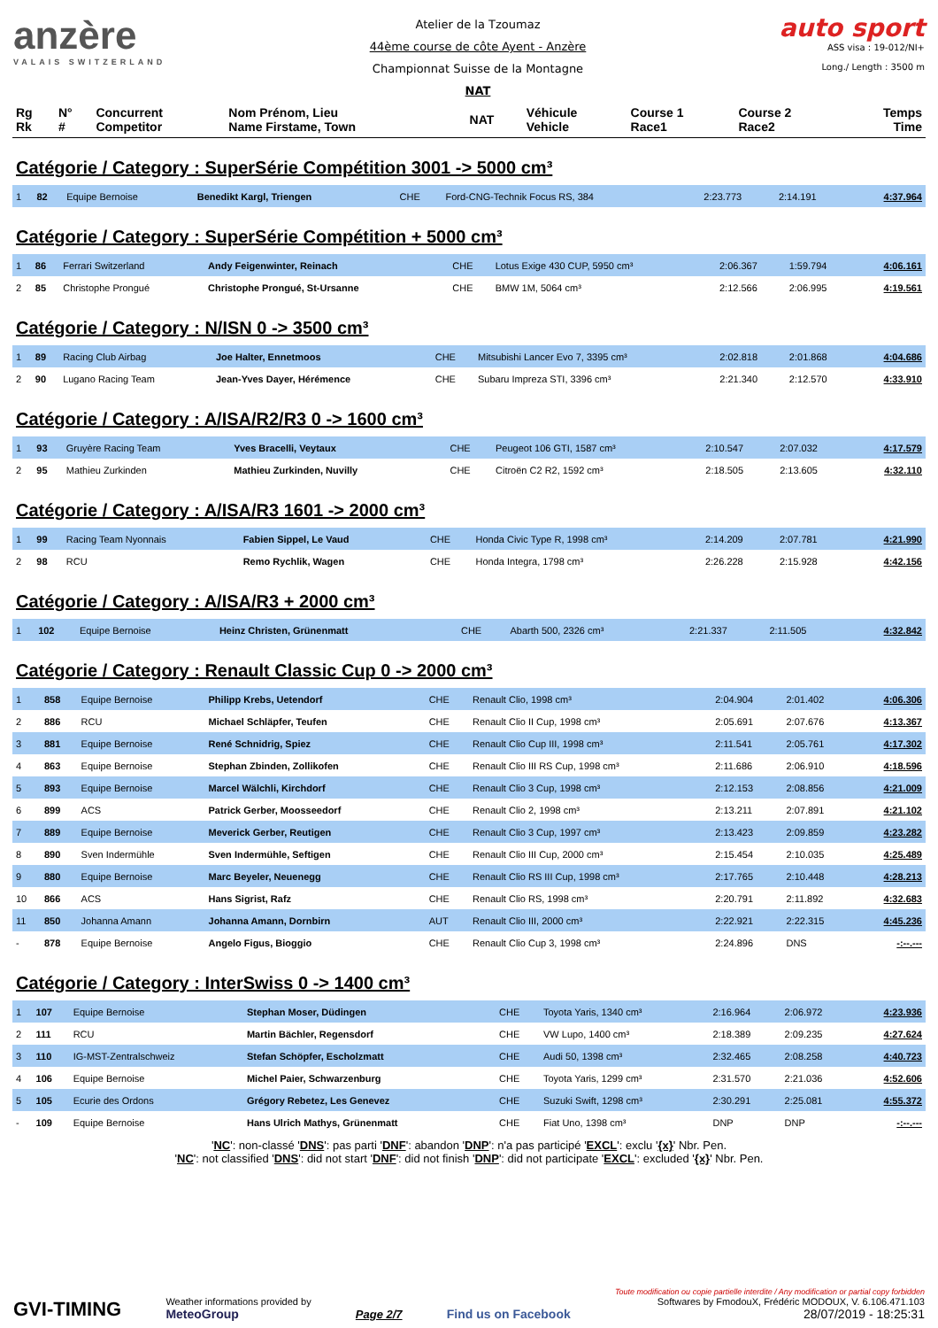anzère
VALAIS SWITZERLAND
Atelier de la Tzoumaz
44ème course de côte Ayent - Anzère
Championnat Suisse de la Montagne
NAT
auto sport
ASS visa : 19-012/NI+
Long./ Length : 3500 m
| Rg Rk | N° # | Concurrent Competitor | Nom Prénom, Lieu Name Firstame, Town | NAT | Véhicule Vehicle | Course 1 Race1 | Course 2 Race2 | Temps Time |
| --- | --- | --- | --- | --- | --- | --- | --- | --- |
Catégorie / Category : SuperSérie Compétition 3001 -> 5000 cm³
| 1 | 82 | Equipe Bernoise | Benedikt Kargl, Triengen | CHE | Ford-CNG-Technik Focus RS, 384 | 2:23.773 | 2:14.191 | 4:37.964 |
Catégorie / Category : SuperSérie Compétition + 5000 cm³
| 1 | 86 | Ferrari Switzerland | Andy Feigenwinter, Reinach | CHE | Lotus Exige 430 CUP, 5950 cm³ | 2:06.367 | 1:59.794 | 4:06.161 |
| 2 | 85 | Christophe Prongué | Christophe Prongué, St-Ursanne | CHE | BMW 1M, 5064 cm³ | 2:12.566 | 2:06.995 | 4:19.561 |
Catégorie / Category : N/ISN 0 -> 3500 cm³
| 1 | 89 | Racing Club Airbag | Joe Halter, Ennetmoos | CHE | Mitsubishi Lancer Evo 7, 3395 cm³ | 2:02.818 | 2:01.868 | 4:04.686 |
| 2 | 90 | Lugano Racing Team | Jean-Yves Dayer, Hérémence | CHE | Subaru Impreza STI, 3396 cm³ | 2:21.340 | 2:12.570 | 4:33.910 |
Catégorie / Category : A/ISA/R2/R3 0 -> 1600 cm³
| 1 | 93 | Gruyère Racing Team | Yves Bracelli, Veytaux | CHE | Peugeot 106 GTI, 1587 cm³ | 2:10.547 | 2:07.032 | 4:17.579 |
| 2 | 95 | Mathieu Zurkinden | Mathieu Zurkinden, Nuvilly | CHE | Citroën C2 R2, 1592 cm³ | 2:18.505 | 2:13.605 | 4:32.110 |
Catégorie / Category : A/ISA/R3 1601 -> 2000 cm³
| 1 | 99 | Racing Team Nyonnais | Fabien Sippel, Le Vaud | CHE | Honda Civic Type R, 1998 cm³ | 2:14.209 | 2:07.781 | 4:21.990 |
| 2 | 98 | RCU | Remo Rychlik, Wagen | CHE | Honda Integra, 1798 cm³ | 2:26.228 | 2:15.928 | 4:42.156 |
Catégorie / Category : A/ISA/R3 + 2000 cm³
| 1 | 102 | Equipe Bernoise | Heinz Christen, Grünenmatt | CHE | Abarth 500, 2326 cm³ | 2:21.337 | 2:11.505 | 4:32.842 |
Catégorie / Category : Renault Classic Cup 0 -> 2000 cm³
| 1 | 858 | Equipe Bernoise | Philipp Krebs, Uetendorf | CHE | Renault Clio, 1998 cm³ | 2:04.904 | 2:01.402 | 4:06.306 |
| 2 | 886 | RCU | Michael Schläpfer, Teufen | CHE | Renault Clio II Cup, 1998 cm³ | 2:05.691 | 2:07.676 | 4:13.367 |
| 3 | 881 | Equipe Bernoise | René Schnidrig, Spiez | CHE | Renault Clio Cup III, 1998 cm³ | 2:11.541 | 2:05.761 | 4:17.302 |
| 4 | 863 | Equipe Bernoise | Stephan Zbinden, Zollikofen | CHE | Renault Clio III RS Cup, 1998 cm³ | 2:11.686 | 2:06.910 | 4:18.596 |
| 5 | 893 | Equipe Bernoise | Marcel Wälchli, Kirchdorf | CHE | Renault Clio 3 Cup, 1998 cm³ | 2:12.153 | 2:08.856 | 4:21.009 |
| 6 | 899 | ACS | Patrick Gerber, Moosseedorf | CHE | Renault Clio 2, 1998 cm³ | 2:13.211 | 2:07.891 | 4:21.102 |
| 7 | 889 | Equipe Bernoise | Meverick Gerber, Reutigen | CHE | Renault Clio 3 Cup, 1997 cm³ | 2:13.423 | 2:09.859 | 4:23.282 |
| 8 | 890 | Sven Indermühle | Sven Indermühle, Seftigen | CHE | Renault Clio III Cup, 2000 cm³ | 2:15.454 | 2:10.035 | 4:25.489 |
| 9 | 880 | Equipe Bernoise | Marc Beyeler, Neuenegg | CHE | Renault Clio RS III Cup, 1998 cm³ | 2:17.765 | 2:10.448 | 4:28.213 |
| 10 | 866 | ACS | Hans Sigrist, Rafz | CHE | Renault Clio RS, 1998 cm³ | 2:20.791 | 2:11.892 | 4:32.683 |
| 11 | 850 | Johanna Amann | Johanna Amann, Dornbirn | AUT | Renault Clio III, 2000 cm³ | 2:22.921 | 2:22.315 | 4:45.236 |
| - | 878 | Equipe Bernoise | Angelo Figus, Bioggio | CHE | Renault Clio Cup 3, 1998 cm³ | 2:24.896 | DNS | -:--.--- |
Catégorie / Category : InterSwiss 0 -> 1400 cm³
| 1 | 107 | Equipe Bernoise | Stephan Moser, Düdingen | CHE | Toyota Yaris, 1340 cm³ | 2:16.964 | 2:06.972 | 4:23.936 |
| 2 | 111 | RCU | Martin Bächler, Regensdorf | CHE | VW Lupo, 1400 cm³ | 2:18.389 | 2:09.235 | 4:27.624 |
| 3 | 110 | IG-MST-Zentralschweiz | Stefan Schöpfer, Escholzmatt | CHE | Audi 50, 1398 cm³ | 2:32.465 | 2:08.258 | 4:40.723 |
| 4 | 106 | Equipe Bernoise | Michel Paier, Schwarzenburg | CHE | Toyota Yaris, 1299 cm³ | 2:31.570 | 2:21.036 | 4:52.606 |
| 5 | 105 | Ecurie des Ordons | Grégory Rebetez, Les Genevez | CHE | Suzuki Swift, 1298 cm³ | 2:30.291 | 2:25.081 | 4:55.372 |
| - | 109 | Equipe Bernoise | Hans Ulrich Mathys, Grünenmatt | CHE | Fiat Uno, 1398 cm³ | DNP | DNP | -:--.--- |
'NC': non-classé 'DNS': pas parti 'DNF': abandon 'DNP': n'a pas participé 'EXCL': exclu '{x}' Nbr. Pen.
'NC': not classified 'DNS': did not start 'DNF': did not finish 'DNP': did not participate 'EXCL': excluded '{x}' Nbr. Pen.
GVI-TIMING
Weather informations provided by
MeteoGroup
Page 2/7
Find us on Facebook
Toute modification ou copie partielle interdite / Any modification or partial copy forbidden
Softwares by FmodouX, Frédéric MODOUX, V. 6.106.471.103
28/07/2019 - 18:25:31